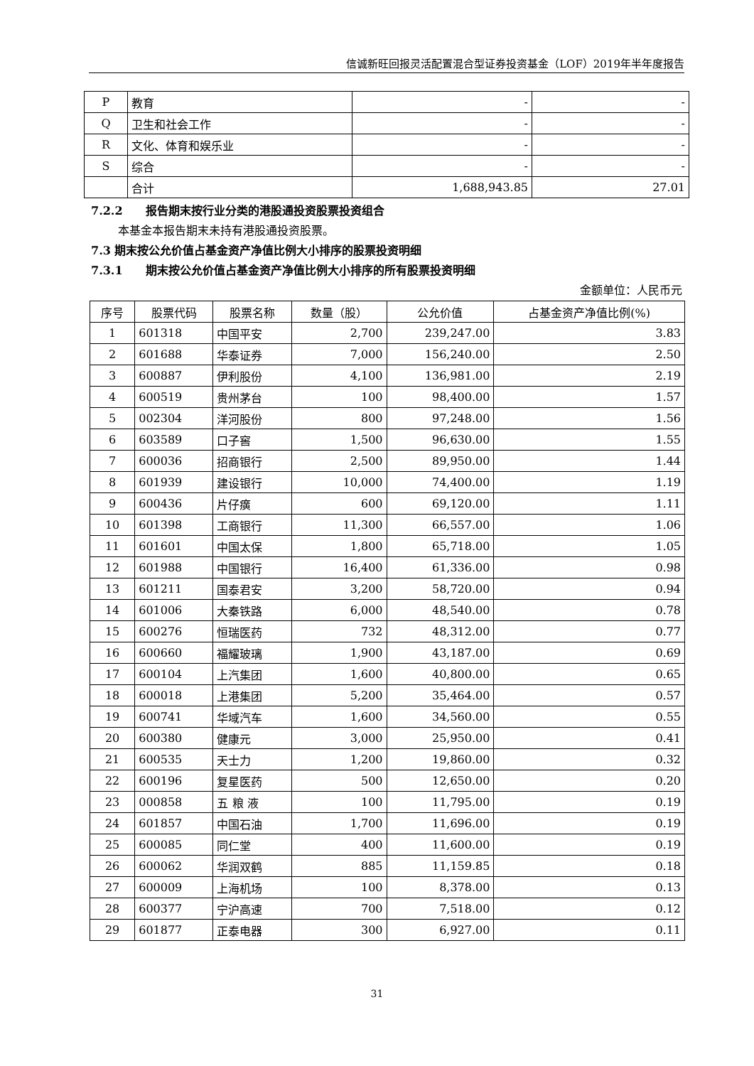信诚新旺回报灵活配置混合型证券投资基金（LOF）2019年半年度报告
| P | 教育 | - | - |
| Q | 卫生和社会工作 | - | - |
| R | 文化、体育和娱乐业 | - | - |
| S | 综合 | - | - |
| | 合计 | 1,688,943.85 | 27.01 |
7.2.2　　报告期末按行业分类的港股通投资股票投资组合
本基金本报告期末未持有港股通投资股票。
7.3 期末按公允价值占基金资产净值比例大小排序的股票投资明细
7.3.1　　期末按公允价值占基金资产净值比例大小排序的所有股票投资明细
金额单位：人民币元
| 序号 | 股票代码 | 股票名称 | 数量（股） | 公允价值 | 占基金资产净值比例(%) |
| --- | --- | --- | --- | --- | --- |
| 1 | 601318 | 中国平安 | 2,700 | 239,247.00 | 3.83 |
| 2 | 601688 | 华泰证券 | 7,000 | 156,240.00 | 2.50 |
| 3 | 600887 | 伊利股份 | 4,100 | 136,981.00 | 2.19 |
| 4 | 600519 | 贵州茅台 | 100 | 98,400.00 | 1.57 |
| 5 | 002304 | 洋河股份 | 800 | 97,248.00 | 1.56 |
| 6 | 603589 | 口子窖 | 1,500 | 96,630.00 | 1.55 |
| 7 | 600036 | 招商银行 | 2,500 | 89,950.00 | 1.44 |
| 8 | 601939 | 建设银行 | 10,000 | 74,400.00 | 1.19 |
| 9 | 600436 | 片仔癀 | 600 | 69,120.00 | 1.11 |
| 10 | 601398 | 工商银行 | 11,300 | 66,557.00 | 1.06 |
| 11 | 601601 | 中国太保 | 1,800 | 65,718.00 | 1.05 |
| 12 | 601988 | 中国银行 | 16,400 | 61,336.00 | 0.98 |
| 13 | 601211 | 国泰君安 | 3,200 | 58,720.00 | 0.94 |
| 14 | 601006 | 大秦铁路 | 6,000 | 48,540.00 | 0.78 |
| 15 | 600276 | 恒瑞医药 | 732 | 48,312.00 | 0.77 |
| 16 | 600660 | 福耀玻璃 | 1,900 | 43,187.00 | 0.69 |
| 17 | 600104 | 上汽集团 | 1,600 | 40,800.00 | 0.65 |
| 18 | 600018 | 上港集团 | 5,200 | 35,464.00 | 0.57 |
| 19 | 600741 | 华域汽车 | 1,600 | 34,560.00 | 0.55 |
| 20 | 600380 | 健康元 | 3,000 | 25,950.00 | 0.41 |
| 21 | 600535 | 天士力 | 1,200 | 19,860.00 | 0.32 |
| 22 | 600196 | 复星医药 | 500 | 12,650.00 | 0.20 |
| 23 | 000858 | 五 粮 液 | 100 | 11,795.00 | 0.19 |
| 24 | 601857 | 中国石油 | 1,700 | 11,696.00 | 0.19 |
| 25 | 600085 | 同仁堂 | 400 | 11,600.00 | 0.19 |
| 26 | 600062 | 华润双鹤 | 885 | 11,159.85 | 0.18 |
| 27 | 600009 | 上海机场 | 100 | 8,378.00 | 0.13 |
| 28 | 600377 | 宁沪高速 | 700 | 7,518.00 | 0.12 |
| 29 | 601877 | 正泰电器 | 300 | 6,927.00 | 0.11 |
31